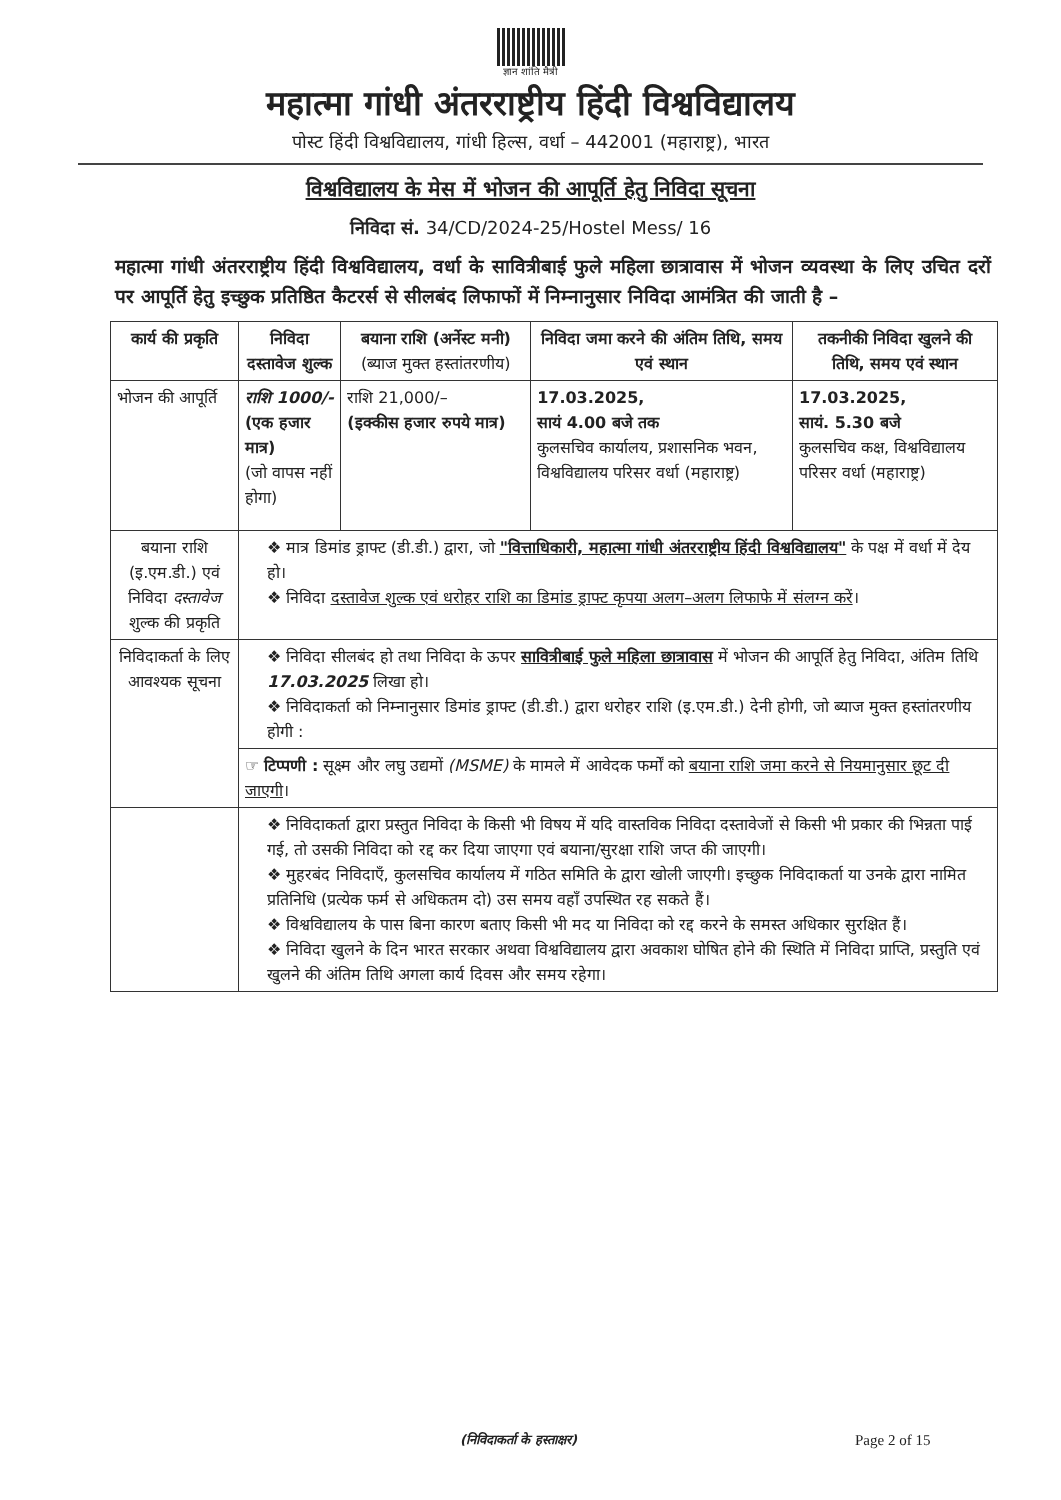ज्ञान शांति मैत्री
महात्मा गांधी अंतरराष्ट्रीय हिंदी विश्वविद्यालय
पोस्ट हिंदी विश्वविद्यालय, गांधी हिल्स, वर्धा – 442001 (महाराष्ट्र), भारत
विश्वविद्यालय के मेस में भोजन की आपूर्ति हेतु निविदा सूचना
निविदा सं. 34/CD/2024-25/Hostel Mess/ 16
महात्मा गांधी अंतरराष्ट्रीय हिंदी विश्वविद्यालय, वर्धा के सावित्रीबाई फुले महिला छात्रावास में भोजन व्यवस्था के लिए उचित दरों पर आपूर्ति हेतु इच्छुक प्रतिष्ठित कैटरर्स से सीलबंद लिफाफों में निम्नानुसार निविदा आमंत्रित की जाती है –
| कार्य की प्रकृति | निविदा दस्तावेज शुल्क | बयाना राशि (अर्नेस्ट मनी) (ब्याज मुक्त हस्तांतरणीय) | निविदा जमा करने की अंतिम तिथि, समय एवं स्थान | तकनीकी निविदा खुलने की तिथि, समय एवं स्थान |
| --- | --- | --- | --- | --- |
| भोजन की आपूर्ति | राशि 1000/- (एक हजार मात्र) (जो वापस नहीं होगा) | राशि 21,000/– (इक्कीस हजार रुपये मात्र) | 17.03.2025, सायं 4.00 बजे तक कुलसचिव कार्यालय, प्रशासनिक भवन, विश्वविद्यालय परिसर वर्धा (महाराष्ट्र) | 17.03.2025, सायं. 5.30 बजे कुलसचिव कक्ष, विश्वविद्यालय परिसर वर्धा (महाराष्ट्र) |
| बयाना राशि (इ.एम.डी.) एवं निविदा दस्तावेज शुल्क की प्रकृति | ❖ मात्र डिमांड ड्राफ्ट (डी.डी.) द्वारा, जो "वित्ताधिकारी, महात्मा गांधी अंतरराष्ट्रीय हिंदी विश्वविद्यालय" के पक्ष में वर्धा में देय हो। ❖ निविदा दस्तावेज शुल्क एवं धरोहर राशि का डिमांड ड्राफ्ट कृपया अलग–अलग लिफाफे में संलग्न करें । | | | |
| निविदाकर्ता के लिए आवश्यक सूचना | ❖ निविदा सीलबंद हो तथा निविदा के ऊपर सावित्रीबाई फुले महिला छात्रावास में भोजन की आपूर्ति हेतु निविदा, अंतिम तिथि 17.03.2025 लिखा हो। ❖ निविदाकर्ता को निम्नानुसार डिमांड ड्राफ्ट (डी.डी.) द्वारा धरोहर राशि (इ.एम.डी.) देनी होगी, जो ब्याज मुक्त हस्तांतरणीय होगी : | | | |
| | ☞ टिप्पणी : सूक्ष्म और लघु उद्यमों (MSME) के मामले में आवेदक फर्मों को बयाना राशि जमा करने से नियमानुसार छूट दी जाएगी । | | | |
| | ❖ निविदाकर्ता द्वारा प्रस्तुत निविदा के किसी भी विषय में यदि वास्तविक निविदा दस्तावेजों से किसी भी प्रकार की भिन्नता पाई गई, तो उसकी निविदा को रद्द कर दिया जाएगा एवं बयाना/सुरक्षा राशि जप्त की जाएगी। ❖ मुहरबंद निविदाएँ, कुलसचिव कार्यालय में गठित समिति के द्वारा खोली जाएगी। इच्छुक निविदाकर्ता या उनके द्वारा नामित प्रतिनिधि (प्रत्येक फर्म से अधिकतम दो) उस समय वहाँ उपस्थित रह सकते हैं। ❖ विश्वविद्यालय के पास बिना कारण बताए किसी भी मद या निविदा को रद्द करने के समस्त अधिकार सुरक्षित हैं। ❖ निविदा खुलने के दिन भारत सरकार अथवा विश्वविद्यालय द्वारा अवकाश घोषित होने की स्थिति में निविदा प्राप्ति, प्रस्तुति एवं खुलने की अंतिम तिथि अगला कार्य दिवस और समय रहेगा। | | | |
(निविदाकर्ता के हस्ताक्षर) Page 2 of 15